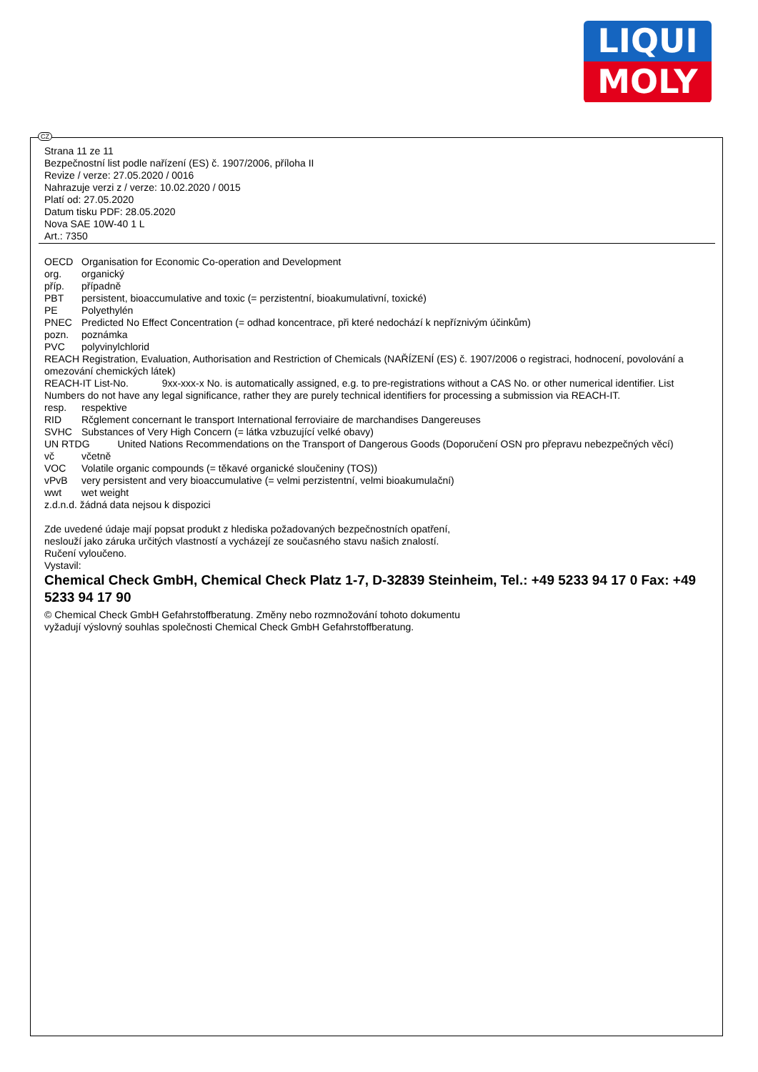LIQUI
MOLY
CZ
Strana 11 ze 11
Bezpečnostní list podle nařízení (ES) č. 1907/2006, příloha II
Revize / verze: 27.05.2020 / 0016
Nahrazuje verzi z / verze: 10.02.2020 / 0015
Platí od: 27.05.2020
Datum tisku PDF: 28.05.2020
Nova SAE 10W-40 1 L
Art.: 7350
OECD Organisation for Economic Co-operation and Development
org. organický
příp. případně
PBT persistent, bioaccumulative and toxic (= perzistentní, bioakumulativní, toxické)
PE Polyethylén
PNEC Predicted No Effect Concentration (= odhad koncentrace, při které nedochází k nepříznivým účinkům)
pozn. poznámka
PVC polyvinylchlorid
REACH Registration, Evaluation, Authorisation and Restriction of Chemicals (NAŘÍZENÍ (ES) č. 1907/2006 o registraci, hodnocení, povolování a omezování chemických látek)
REACH-IT List-No. 9xx-xxx-x No. is automatically assigned, e.g. to pre-registrations without a CAS No. or other numerical identifier. List Numbers do not have any legal significance, rather they are purely technical identifiers for processing a submission via REACH-IT.
resp. respektive
RID Rčglement concernant le transport International ferroviaire de marchandises Dangereuses
SVHC Substances of Very High Concern (= látka vzbuzující velké obavy)
UN RTDG United Nations Recommendations on the Transport of Dangerous Goods (Doporučení OSN pro přepravu nebezpečných věcí)
vč včetně
VOC Volatile organic compounds (= těkavé organické sloučeniny (TOS))
vPvB very persistent and very bioaccumulative (= velmi perzistentní, velmi bioakumulační)
wwt wet weight
z.d.n.d. žádná data nejsou k dispozici
Zde uvedené údaje mají popsat produkt z hlediska požadovaných bezpečnostních opatření,
neslouží jako záruka určitých vlastností a vycházejí ze současného stavu našich znalostí.
Ručení vyloučeno.
Vystavil:
Chemical Check GmbH, Chemical Check Platz 1-7, D-32839 Steinheim, Tel.: +49 5233 94 17 0 Fax: +49 5233 94 17 90
© Chemical Check GmbH Gefahrstoffberatung. Změny nebo rozmnožování tohoto dokumentu
vyžadují výslovný souhlas společnosti Chemical Check GmbH Gefahrstoffberatung.